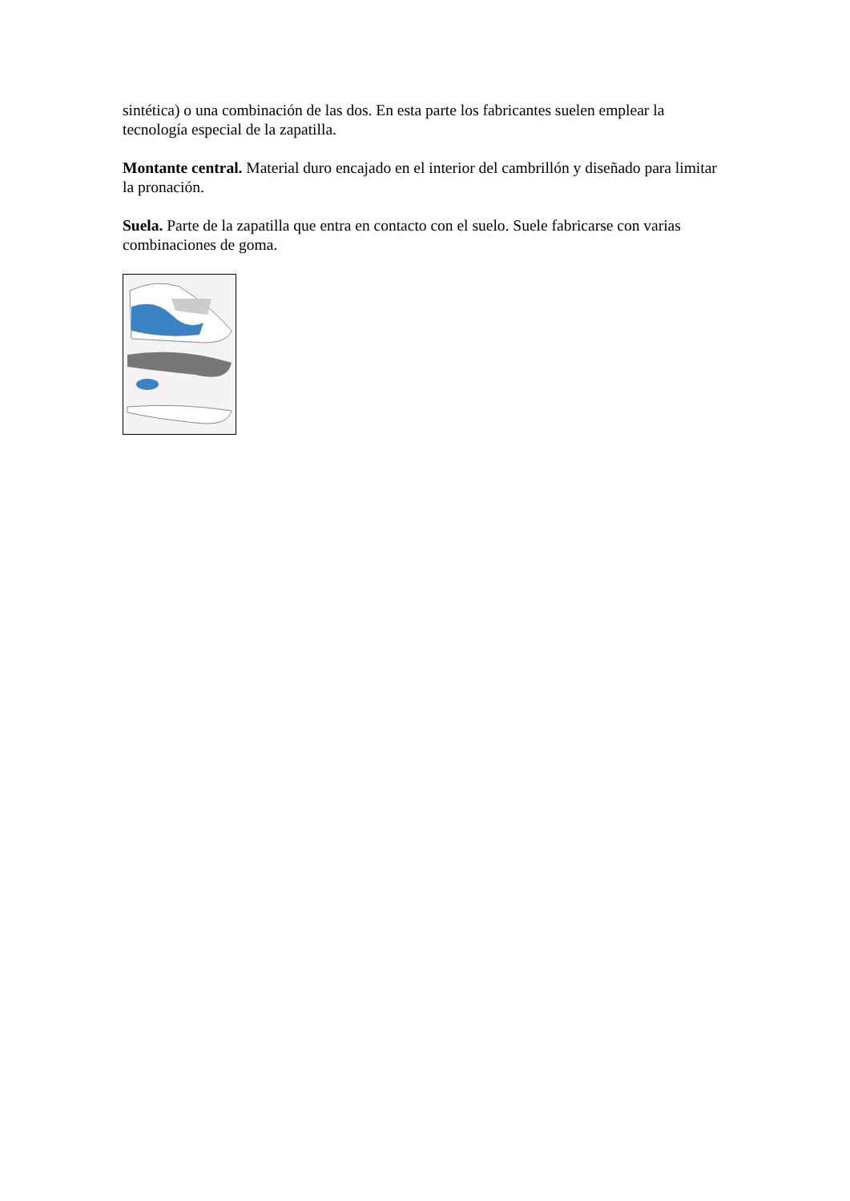sintética) o una combinación de las dos. En esta parte los fabricantes suelen emplear la tecnología especial de la zapatilla.
Montante central. Material duro encajado en el interior del cambrillón y diseñado para limitar la pronación.
Suela. Parte de la zapatilla que entra en contacto con el suelo. Suele fabricarse con varias combinaciones de goma.